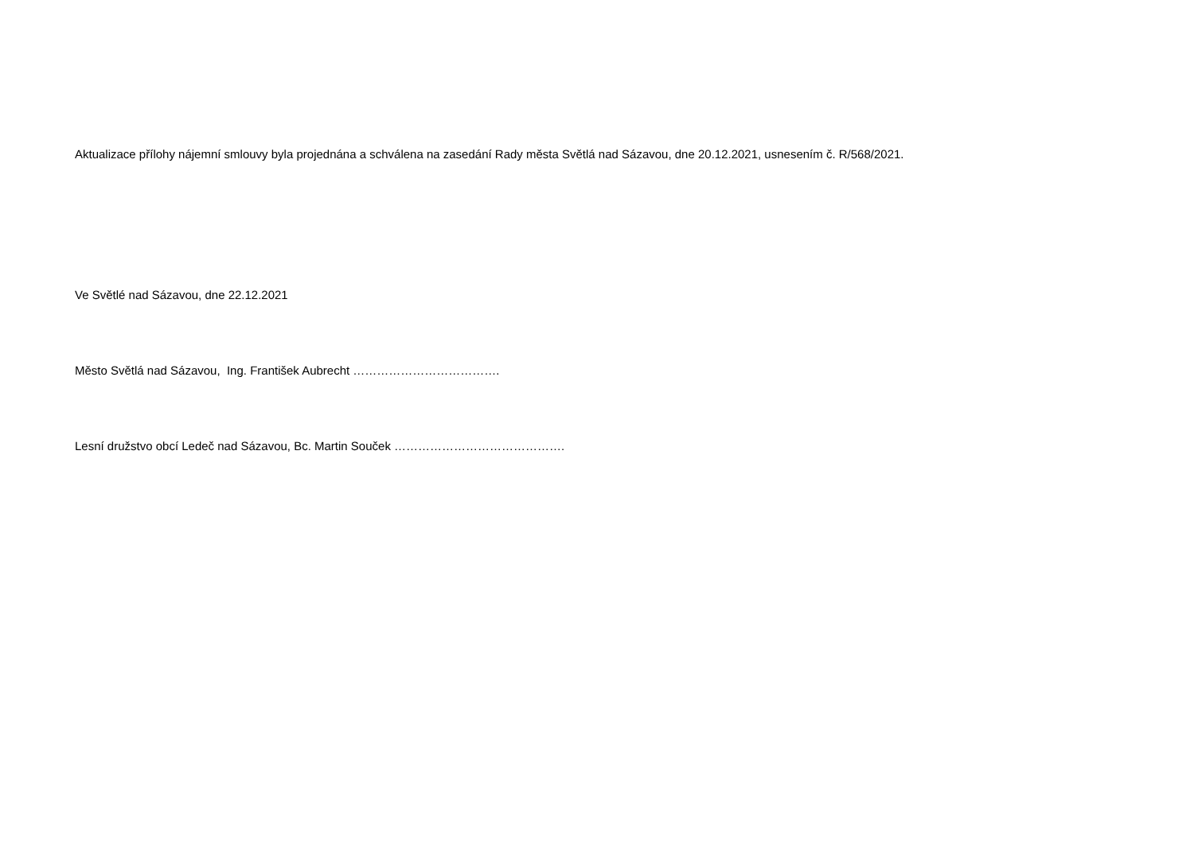Aktualizace přílohy nájemní smlouvy byla projednána a schválena na zasedání Rady města Světlá nad Sázavou, dne 20.12.2021, usnesením č. R/568/2021.
Ve Světlé nad Sázavou, dne 22.12.2021
Město Světlá nad Sázavou, Ing. František Aubrecht ……………………………….
Lesní družstvo obcí Ledeč nad Sázavou, Bc. Martin Souček …………………………………….